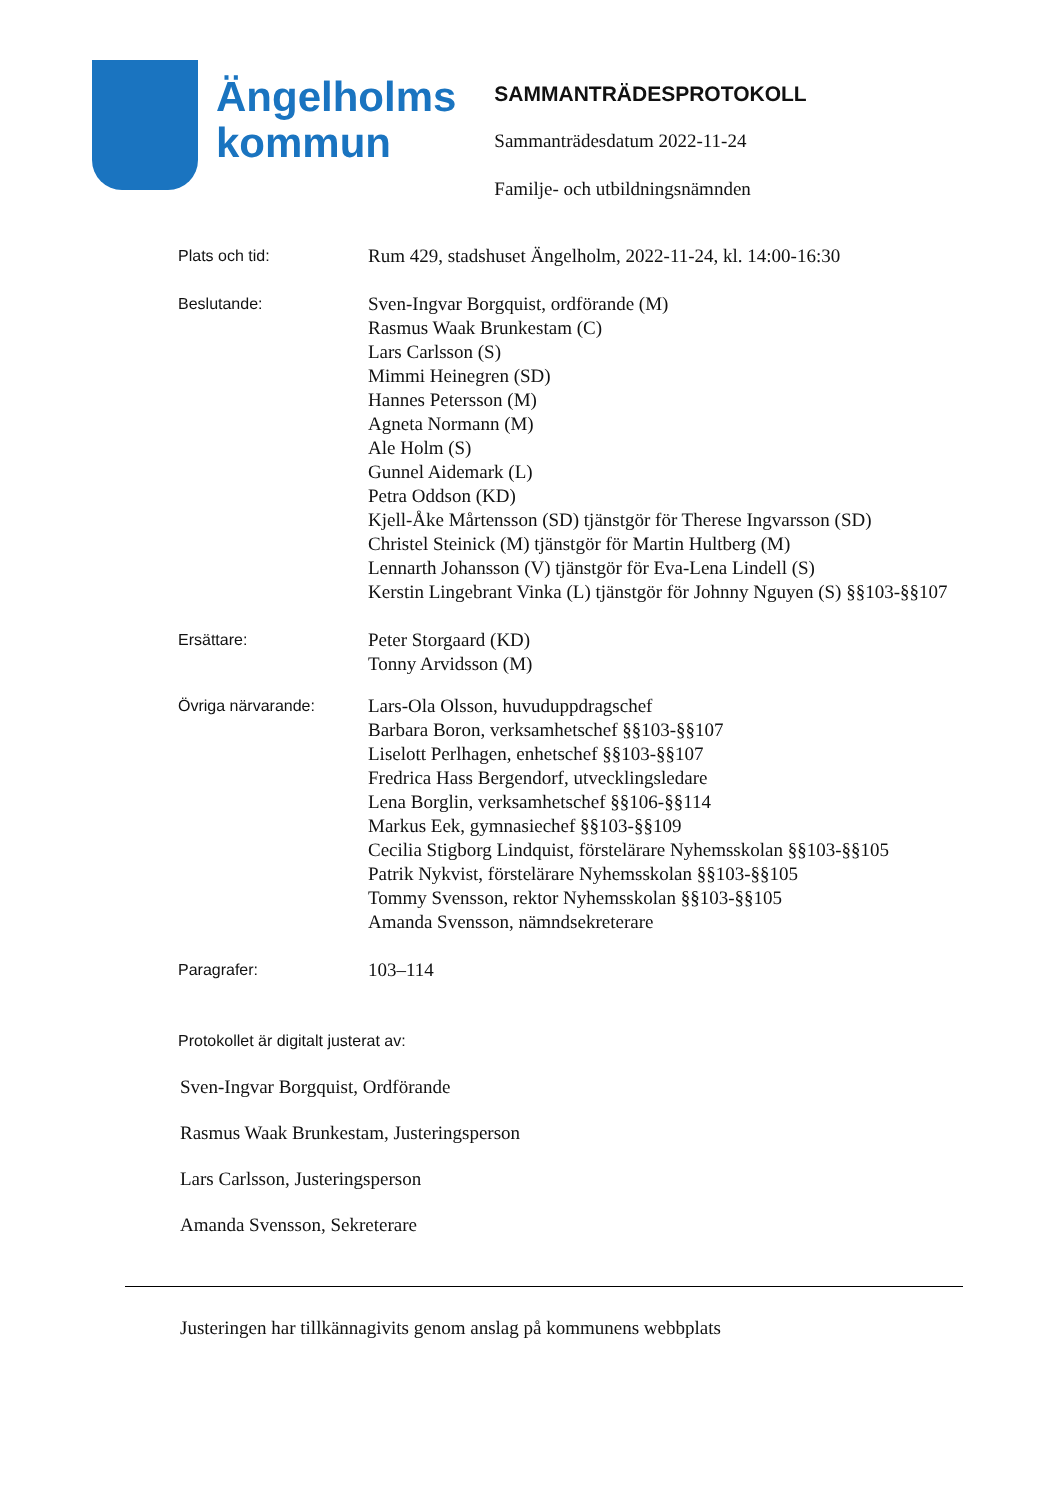Ängelholms
kommun
SAMMANTRÄDESPROTOKOLL
Sammanträdesdatum 2022-11-24
Familje- och utbildningsnämnden
Plats och tid:
Rum 429, stadshuset Ängelholm, 2022-11-24, kl. 14:00-16:30
Beslutande:
Sven-Ingvar Borgquist, ordförande (M)
Rasmus Waak Brunkestam (C)
Lars Carlsson (S)
Mimmi Heinegren (SD)
Hannes Petersson (M)
Agneta Normann (M)
Ale Holm (S)
Gunnel Aidemark (L)
Petra Oddson (KD)
Kjell-Åke Mårtensson (SD) tjänstgör för Therese Ingvarsson (SD)
Christel Steinick (M) tjänstgör för Martin Hultberg (M)
Lennarth Johansson (V) tjänstgör för Eva-Lena Lindell (S)
Kerstin Lingebrant Vinka (L) tjänstgör för Johnny Nguyen (S) §§103-§§107
Ersättare:
Peter Storgaard (KD)
Tonny Arvidsson (M)
Övriga närvarande:
Lars-Ola Olsson, huvuduppdragschef
Barbara Boron, verksamhetschef §§103-§§107
Liselott Perlhagen, enhetschef §§103-§§107
Fredrica Hass Bergendorf, utvecklingsledare
Lena Borglin, verksamhetschef §§106-§§114
Markus Eek, gymnasiechef §§103-§§109
Cecilia Stigborg Lindquist, förstelärare Nyhemsskolan §§103-§§105
Patrik Nykvist, förstelärare Nyhemsskolan §§103-§§105
Tommy Svensson, rektor Nyhemsskolan §§103-§§105
Amanda Svensson, nämndsekreterare
Paragrafer:
103–114
Protokollet är digitalt justerat av:
Sven-Ingvar Borgquist, Ordförande
Rasmus Waak Brunkestam, Justeringsperson
Lars Carlsson, Justeringsperson
Amanda Svensson, Sekreterare
Justeringen har tillkännagivits genom anslag på kommunens webbplats